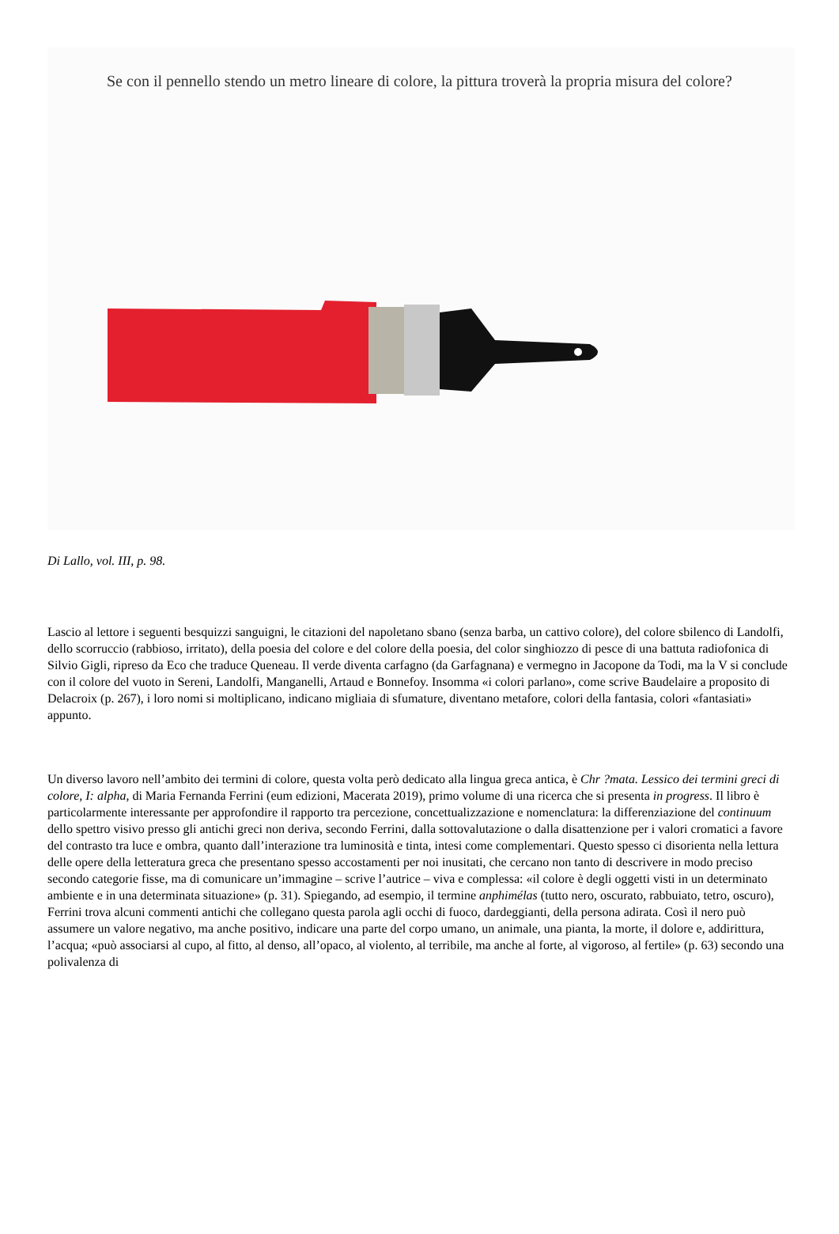Se con il pennello stendo un metro lineare di colore, la pittura troverà la propria misura del colore?
Di Lallo, vol. III, p. 98.
Lascio al lettore i seguenti besquizzi sanguigni, le citazioni del napoletano sbano (senza barba, un cattivo colore), del colore sbilenco di Landolfi, dello scorruccio (rabbioso, irritato), della poesia del colore e del colore della poesia, del color singhiozzo di pesce di una battuta radiofonica di Silvio Gigli, ripreso da Eco che traduce Queneau. Il verde diventa carfagno (da Garfagnana) e vermegno in Jacopone da Todi, ma la V si conclude con il colore del vuoto in Sereni, Landolfi, Manganelli, Artaud e Bonnefoy. Insomma «i colori parlano», come scrive Baudelaire a proposito di Delacroix (p. 267), i loro nomi si moltiplicano, indicano migliaia di sfumature, diventano metafore, colori della fantasia, colori «fantasiati» appunto.
Un diverso lavoro nell’ambito dei termini di colore, questa volta però dedicato alla lingua greca antica, è Chr ?mata. Lessico dei termini greci di colore, I: alpha, di Maria Fernanda Ferrini (eum edizioni, Macerata 2019), primo volume di una ricerca che si presenta in progress. Il libro è particolarmente interessante per approfondire il rapporto tra percezione, concettualizzazione e nomenclatura: la differenziazione del continuum dello spettro visivo presso gli antichi greci non deriva, secondo Ferrini, dalla sottovalutazione o dalla disattenzione per i valori cromatici a favore del contrasto tra luce e ombra, quanto dall’interazione tra luminosità e tinta, intesi come complementari. Questo spesso ci disorienta nella lettura delle opere della letteratura greca che presentano spesso accostamenti per noi inusitati, che cercano non tanto di descrivere in modo preciso secondo categorie fisse, ma di comunicare un’immagine – scrive l’autrice – viva e complessa: «il colore è degli oggetti visti in un determinato ambiente e in una determinata situazione» (p. 31). Spiegando, ad esempio, il termine anphimélas (tutto nero, oscurato, rabbuiato, tetro, oscuro), Ferrini trova alcuni commenti antichi che collegano questa parola agli occhi di fuoco, dardeggianti, della persona adirata. Così il nero può assumere un valore negativo, ma anche positivo, indicare una parte del corpo umano, un animale, una pianta, la morte, il dolore e, addirittura, l’acqua; «può associarsi al cupo, al fitto, al denso, all’opaco, al violento, al terribile, ma anche al forte, al vigoroso, al fertile» (p. 63) secondo una polivalenza di